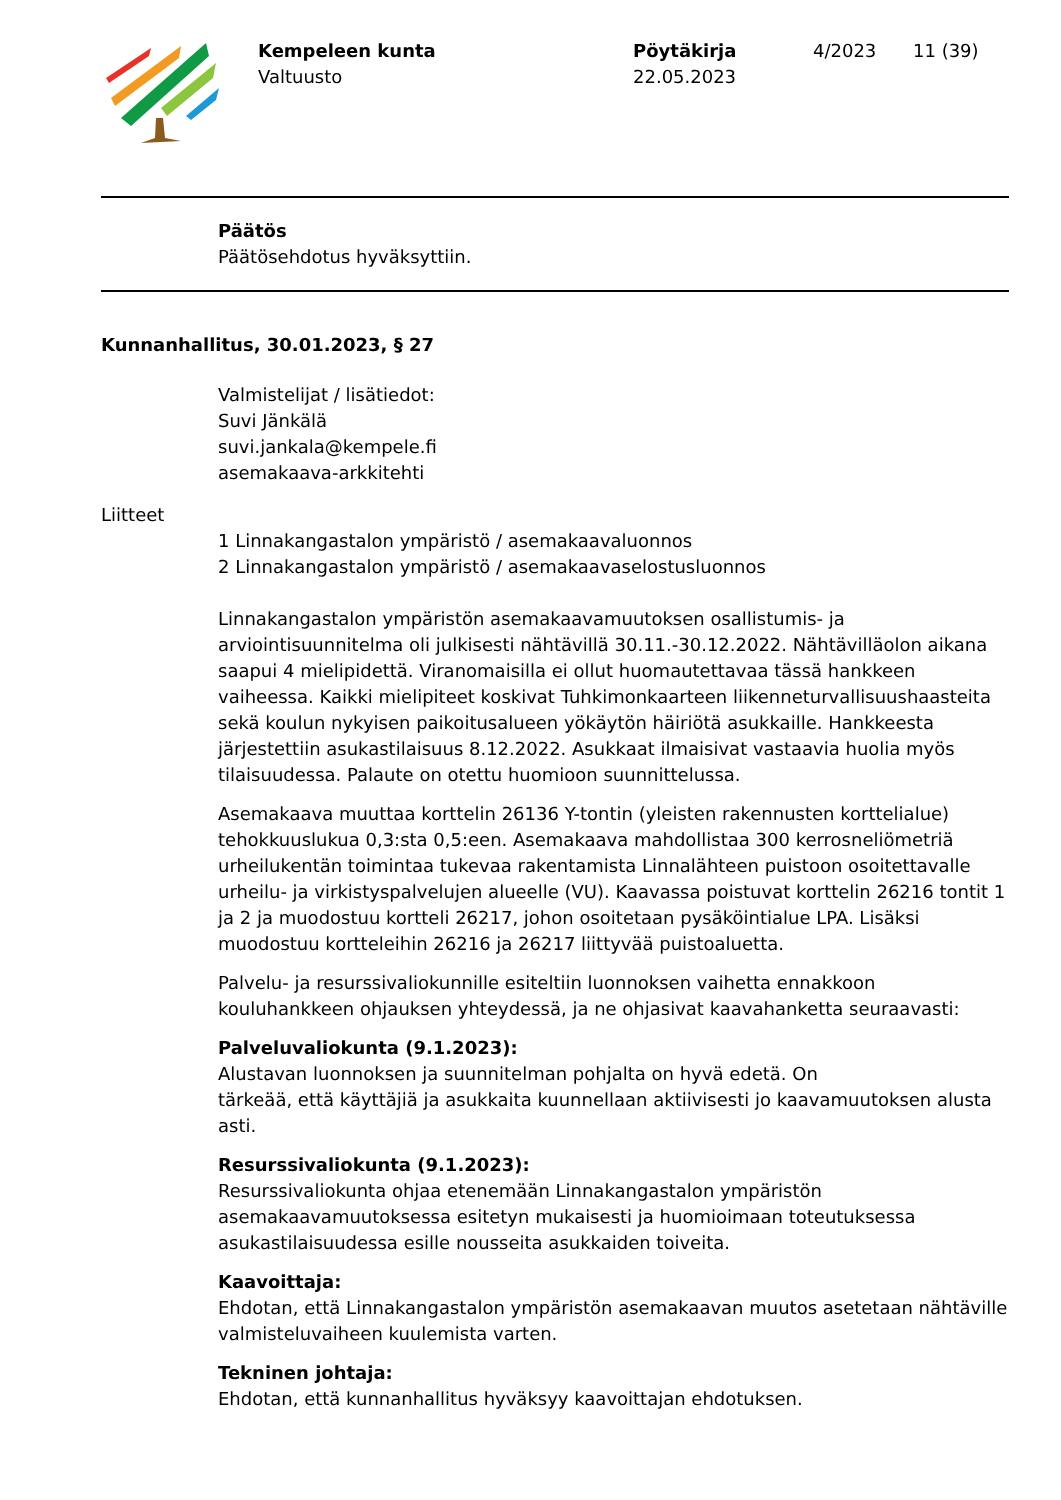Kempeleen kunta
Valtuusto
Pöytäkirja
22.05.2023
4/2023 11 (39)
Päätös
Päätösehdotus hyväksyttiin.
Kunnanhallitus, 30.01.2023, § 27
Valmistelijat / lisätiedot:
Suvi Jänkälä
suvi.jankala@kempele.fi
asemakaava-arkkitehti
Liitteet
1 Linnakangastalon ympäristö / asemakaavaluonnos
2 Linnakangastalon ympäristö / asemakaavaselostusluonnos
Linnakangastalon ympäristön asemakaavamuutoksen osallistumis- ja arviointisuunnitelma oli julkisesti nähtävillä 30.11.-30.12.2022. Nähtävilläolon aikana saapui 4 mielipidettä. Viranomaisilla ei ollut huomautettavaa tässä hankkeen vaiheessa. Kaikki mielipiteet koskivat Tuhkimonkaarteen liikenneturvallisuushaasteita sekä koulun nykyisen paikoitusalueen yökäytön häiriötä asukkaille. Hankkeesta järjestettiin asukastilaisuus 8.12.2022. Asukkaat ilmaisivat vastaavia huolia myös tilaisuudessa. Palaute on otettu huomioon suunnittelussa.
Asemakaava muuttaa korttelin 26136 Y-tontin (yleisten rakennusten korttelialue) tehokkuuslukua 0,3:sta 0,5:een. Asemakaava mahdollistaa 300 kerrosneliömetriä urheilukentän toimintaa tukevaa rakentamista Linnalähteen puistoon osoitettavalle urheilu- ja virkistyspalvelujen alueelle (VU). Kaavassa poistuvat korttelin 26216 tontit 1 ja 2 ja muodostuu kortteli 26217, johon osoitetaan pysäköintialue LPA. Lisäksi muodostuu kortteleihin 26216 ja 26217 liittyvää puistoaluetta.
Palvelu- ja resurssivaliokunnille esiteltiin luonnoksen vaihetta ennakkoon kouluhankkeen ohjauksen yhteydessä, ja ne ohjasivat kaavahanketta seuraavasti:
Palveluvaliokunta (9.1.2023):
Alustavan luonnoksen ja suunnitelman pohjalta on hyvä edetä. On
tärkeää, että käyttäjiä ja asukkaita kuunnellaan aktiivisesti jo kaavamuutoksen alusta asti.
Resurssivaliokunta (9.1.2023):
Resurssivaliokunta ohjaa etenemään Linnakangastalon ympäristön asemakaavamuutoksessa esitetyn mukaisesti ja huomioimaan toteutuksessa asukastilaisuudessa esille nousseita asukkaiden toiveita.
Kaavoittaja:
Ehdotan, että Linnakangastalon ympäristön asemakaavan muutos asetetaan nähtäville valmisteluvaiheen kuulemista varten.
Tekninen johtaja:
Ehdotan, että kunnanhallitus hyväksyy kaavoittajan ehdotuksen.